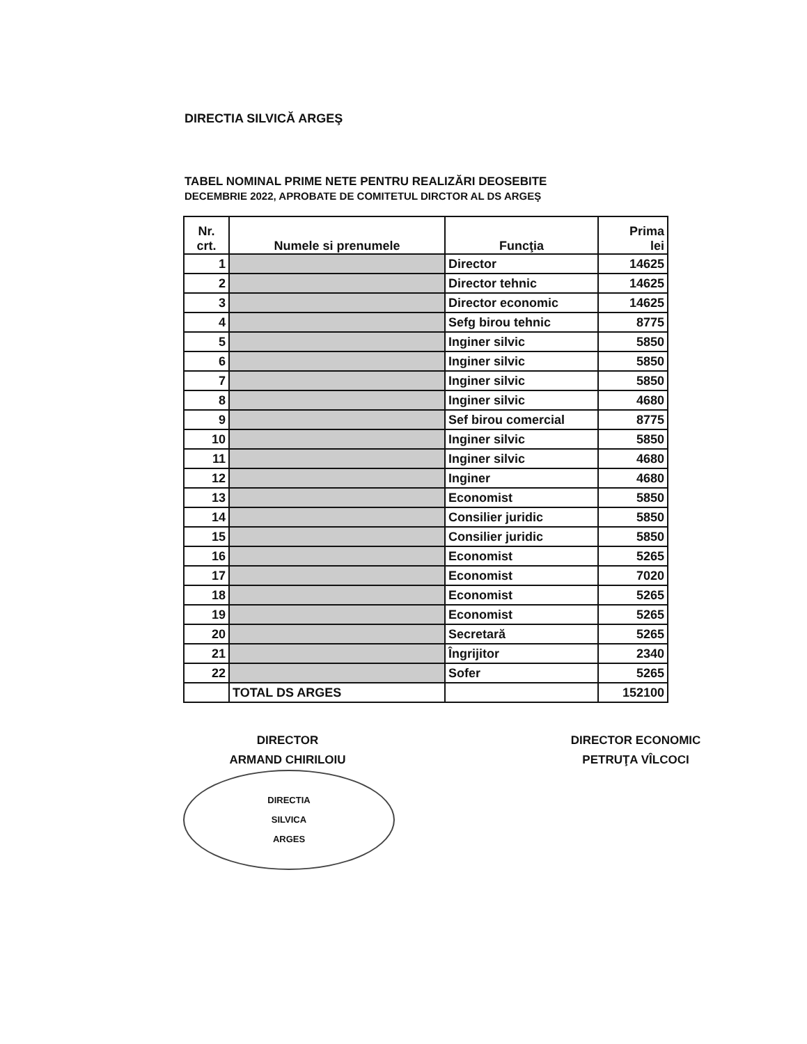DIRECTIA SILVICĂ ARGEŞ
TABEL NOMINAL PRIME NETE PENTRU REALIZĂRI DEOSEBITE
DECEMBRIE 2022, APROBATE DE COMITETUL DIRCTOR AL DS ARGEŞ
| Nr. crt. | Numele si prenumele | Funcţia | Prima lei |
| --- | --- | --- | --- |
| 1 | | Director | 14625 |
| 2 | | Director tehnic | 14625 |
| 3 | | Director economic | 14625 |
| 4 | | Sefg birou tehnic | 8775 |
| 5 | | Inginer silvic | 5850 |
| 6 | | Inginer silvic | 5850 |
| 7 | | Inginer silvic | 5850 |
| 8 | | Inginer silvic | 4680 |
| 9 | | Sef birou comercial | 8775 |
| 10 | | Inginer silvic | 5850 |
| 11 | | Inginer silvic | 4680 |
| 12 | | Inginer | 4680 |
| 13 | | Economist | 5850 |
| 14 | | Consilier juridic | 5850 |
| 15 | | Consilier juridic | 5850 |
| 16 | | Economist | 5265 |
| 17 | | Economist | 7020 |
| 18 | | Economist | 5265 |
| 19 | | Economist | 5265 |
| 20 | | Secretară | 5265 |
| 21 | | Îngrijitor | 2340 |
| 22 | | Sofer | 5265 |
| | TOTAL DS ARGES | | 152100 |
DIRECTOR
ARMAND CHIRILOIU
DIRECTIA
SILVICA
ARGES
DIRECTOR ECONOMIC
PETRUŢA VÎLCOCI